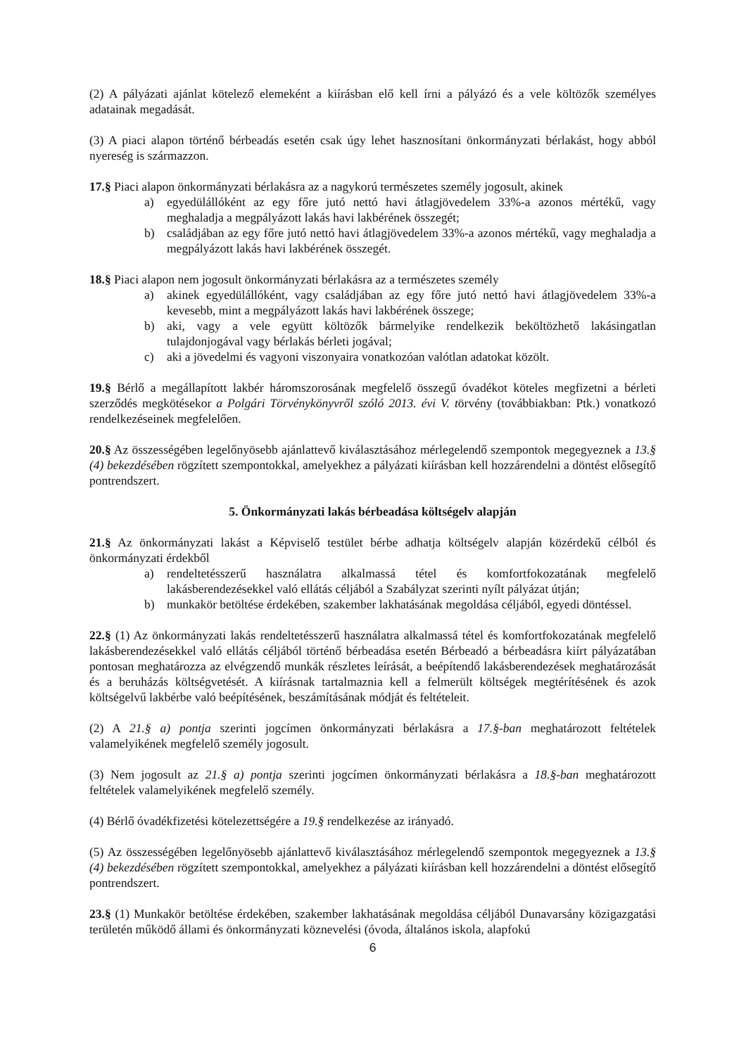(2) A pályázati ajánlat kötelező elemeként a kiírásban elő kell írni a pályázó és a vele költözők személyes adatainak megadását.
(3) A piaci alapon történő bérbeadás esetén csak úgy lehet hasznosítani önkormányzati bérlakást, hogy abból nyereség is származzon.
17.§ Piaci alapon önkormányzati bérlakásra az a nagykorú természetes személy jogosult, akinek
a) egyedülállóként az egy főre jutó nettó havi átlagjövedelem 33%-a azonos mértékű, vagy meghaladja a megpályázott lakás havi lakbérének összegét;
b) családjában az egy főre jutó nettó havi átlagjövedelem 33%-a azonos mértékű, vagy meghaladja a megpályázott lakás havi lakbérének összegét.
18.§ Piaci alapon nem jogosult önkormányzati bérlakásra az a természetes személy
a) akinek egyedülállóként, vagy családjában az egy főre jutó nettó havi átlagjövedelem 33%-a kevesebb, mint a megpályázott lakás havi lakbérének összege;
b) aki, vagy a vele együtt költözők bármelyike rendelkezik beköltözhető lakásingatlan tulajdonjogával vagy bérlakás bérleti jogával;
c) aki a jövedelmi és vagyoni viszonyaira vonatkozóan valótlan adatokat közölt.
19.§ Bérlő a megállapított lakbér háromszorosának megfelelő összegű óvadékot köteles megfizetni a bérleti szerződés megkötésekor a Polgári Törvénykönyvről szóló 2013. évi V. törvény (továbbiakban: Ptk.) vonatkozó rendelkezéseinek megfelelően.
20.§ Az összességében legelőnyösebb ajánlattevő kiválasztásához mérlegelendő szempontok megegyeznek a 13.§ (4) bekezdésében rögzített szempontokkal, amelyekhez a pályázati kiírásban kell hozzárendelni a döntést elősegítő pontrendszert.
5. Önkormányzati lakás bérbeadása költségelv alapján
21.§ Az önkormányzati lakást a Képviselő testület bérbe adhatja költségelv alapján közérdekű célból és önkormányzati érdekből
a) rendeltetésszerű használatra alkalmassá tétel és komfortfokozatának megfelelő lakásberendezésekkel való ellátás céljából a Szabályzat szerinti nyílt pályázat útján;
b) munkakör betöltése érdekében, szakember lakhatásának megoldása céljából, egyedi döntéssel.
22.§ (1) Az önkormányzati lakás rendeltetésszerű használatra alkalmassá tétel és komfortfokozatának megfelelő lakásberendezésekkel való ellátás céljából történő bérbeadása esetén Bérbeadó a bérbeadásra kiírt pályázatában pontosan meghatározza az elvégzendő munkák részletes leírását, a beépítendő lakásberendezések meghatározását és a beruházás költségvetését. A kiírásnak tartalmaznia kell a felmerült költségek megtérítésének és azok költségelvű lakbérbe való beépítésének, beszámításának módját és feltételeit.
(2) A 21.§ a) pontja szerinti jogcímen önkormányzati bérlakásra a 17.§-ban meghatározott feltételek valamelyikének megfelelő személy jogosult.
(3) Nem jogosult az 21.§ a) pontja szerinti jogcímen önkormányzati bérlakásra a 18.§-ban meghatározott feltételek valamelyikének megfelelő személy.
(4) Bérlő óvadékfizetési kötelezettségére a 19.§ rendelkezése az irányadó.
(5) Az összességében legelőnyösebb ajánlattevő kiválasztásához mérlegelendő szempontok megegyeznek a 13.§ (4) bekezdésében rögzített szempontokkal, amelyekhez a pályázati kiírásban kell hozzárendelni a döntést elősegítő pontrendszert.
23.§ (1) Munkakör betöltése érdekében, szakember lakhatásának megoldása céljából Dunavarsány közigazgatási területén működő állami és önkormányzati köznevelési (óvoda, általános iskola, alapfokú
6